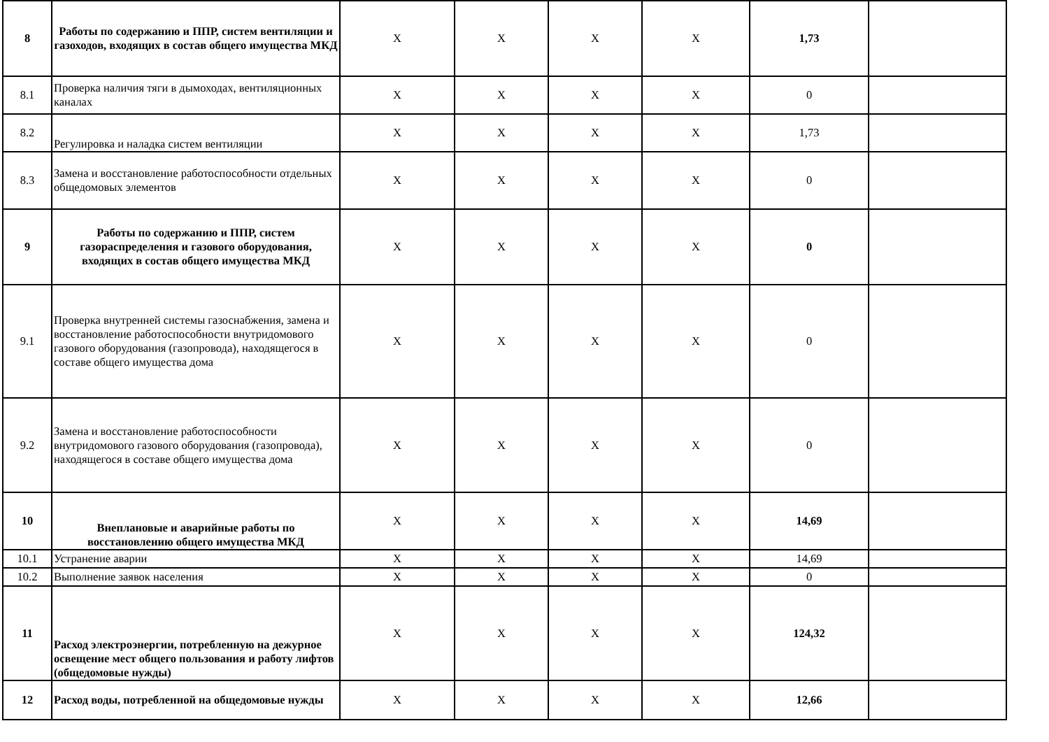| 8 | Работы по содержанию и ППР, систем вентиляции и газоходов, входящих в состав общего имущества МКД | X | X | X | X | 1,73 | |
| 8.1 | Проверка наличия тяги в дымоходах, вентиляционных каналах | X | X | X | X | 0 | |
| 8.2 | Регулировка и наладка систем вентиляции | X | X | X | X | 1,73 | |
| 8.3 | Замена и восстановление работоспособности отдельных общедомовых элементов | X | X | X | X | 0 | |
| 9 | Работы по содержанию и ППР, систем газораспределения и газового оборудования, входящих в состав общего имущества МКД | X | X | X | X | 0 | |
| 9.1 | Проверка внутренней системы газоснабжения, замена и восстановление работоспособности внутридомового газового оборудования (газопровода), находящегося в составе общего имущества дома | X | X | X | X | 0 | |
| 9.2 | Замена и восстановление работоспособности внутридомового газового оборудования (газопровода), находящегося в составе общего имущества дома | X | X | X | X | 0 | |
| 10 | Внеплановые и аварийные работы по восстановлению общего имущества МКД | X | X | X | X | 14,69 | |
| 10.1 | Устранение аварии | X | X | X | X | 14,69 | |
| 10.2 | Выполнение заявок населения | X | X | X | X | 0 | |
| 11 | Расход электроэнергии, потребленную на дежурное освещение мест общего пользования и работу лифтов (общедомовые нужды) | X | X | X | X | 124,32 | |
| 12 | Расход воды, потребленной на общедомовые нужды | X | X | X | X | 12,66 | |